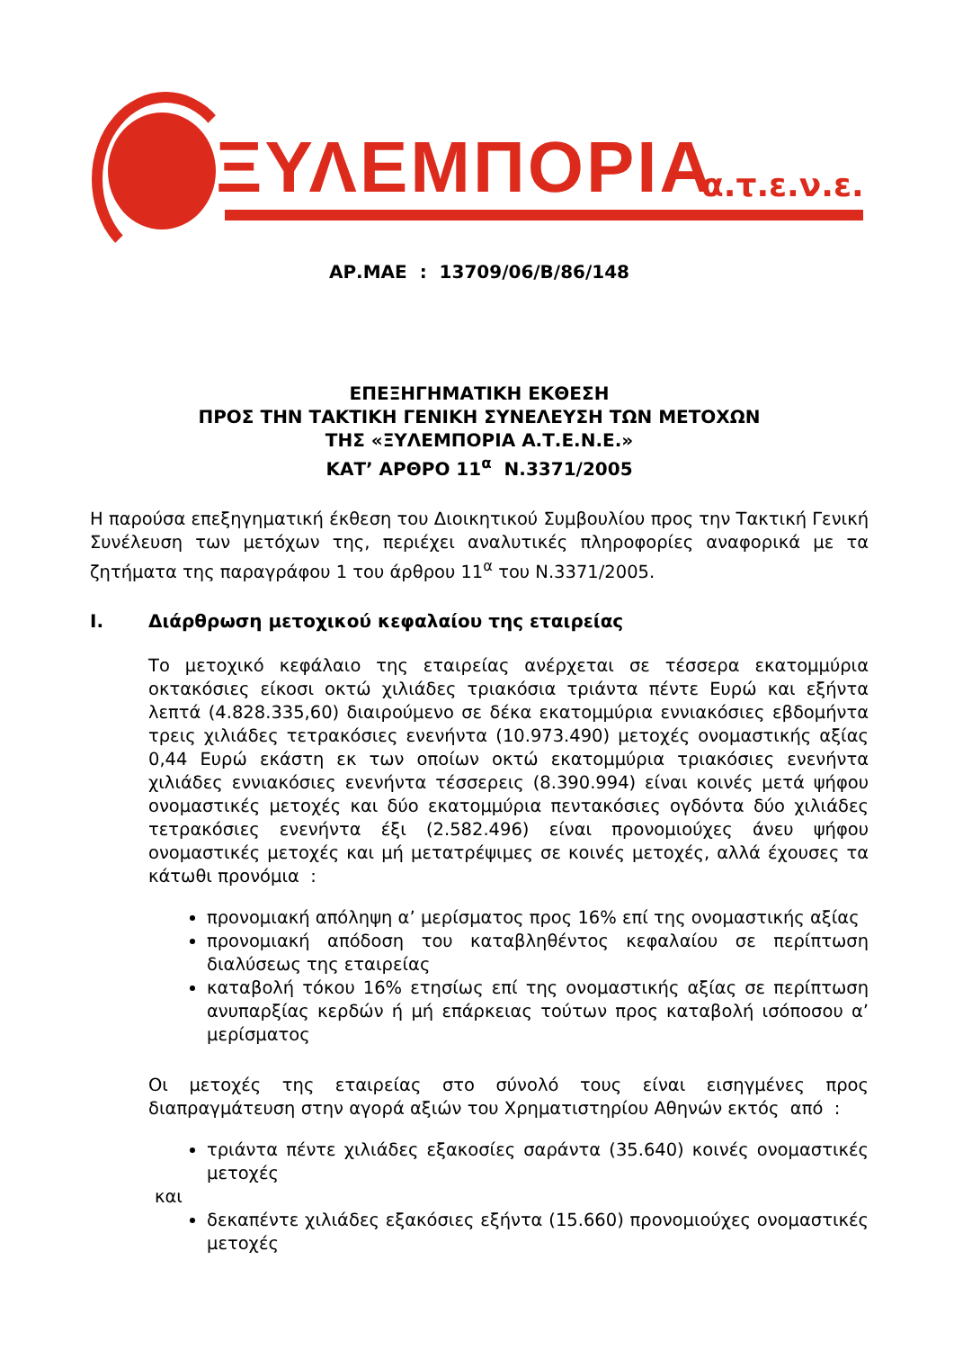ΞΥΛΕΜΠΟΡΙΑ α.τ.ε.ν.ε.
ΑΡ.ΜΑΕ : 13709/06/Β/86/148
ΕΠΕΞΗΓΗΜΑΤΙΚΗ ΕΚΘΕΣΗ
ΠΡΟΣ ΤΗΝ ΤΑΚΤΙΚΗ ΓΕΝΙΚΗ ΣΥΝΕΛΕΥΣΗ ΤΩΝ ΜΕΤΟΧΩΝ
ΤΗΣ «ΞΥΛΕΜΠΟΡΙΑ Α.Τ.Ε.Ν.Ε.»
ΚΑΤ’ ΑΡΘΡΟ 11<sup>α</sup> Ν.3371/2005
Η παρούσα επεξηγηματική έκθεση του Διοικητικού Συμβουλίου προς την Τακτική Γενική Συνέλευση των μετόχων της, περιέχει αναλυτικές πληροφορίες αναφορικά με τα ζητήματα της παραγράφου 1 του άρθρου 11<sup>α</sup> του Ν.3371/2005.
Ι. Διάρθρωση μετοχικού κεφαλαίου της εταιρείας
Το μετοχικό κεφάλαιο της εταιρείας ανέρχεται σε τέσσερα εκατομμύρια οκτακόσιες είκοσι οκτώ χιλιάδες τριακόσια τριάντα πέντε Ευρώ και εξήντα λεπτά (4.828.335,60) διαιρούμενο σε δέκα εκατομμύρια εννιακόσιες εβδομήντα τρεις χιλιάδες τετρακόσιες ενενήντα (10.973.490) μετοχές ονομαστικής αξίας 0,44 Ευρώ εκάστη εκ των οποίων οκτώ εκατομμύρια τριακόσιες ενενήντα χιλιάδες εννιακόσιες ενενήντα τέσσερεις (8.390.994) είναι κοινές μετά ψήφου ονομαστικές μετοχές και δύο εκατομμύρια πεντακόσιες ογδόντα δύο χιλιάδες τετρακόσιες ενενήντα έξι (2.582.496) είναι προνομιούχες άνευ ψήφου ονομαστικές μετοχές και μή μετατρέψιμες σε κοινές μετοχές, αλλά έχουσες τα κάτωθι προνόμια :
προνομιακή απόληψη α’ μερίσματος προς 16% επί της ονομαστικής αξίας
προνομιακή απόδοση του καταβληθέντος κεφαλαίου σε περίπτωση διαλύσεως της εταιρείας
καταβολή τόκου 16% ετησίως επί της ονομαστικής αξίας σε περίπτωση ανυπαρξίας κερδών ή μή επάρκειας τούτων προς καταβολή ισόποσου α’ μερίσματος
Οι μετοχές της εταιρείας στο σύνολό τους είναι εισηγμένες προς διαπραγμάτευση στην αγορά αξιών του Χρηματιστηρίου Αθηνών εκτός από :
τριάντα πέντε χιλιάδες εξακοσίες σαράντα (35.640) κοινές ονομαστικές μετοχές
και
δεκαπέντε χιλιάδες εξακόσιες εξήντα (15.660) προνομιούχες ονομαστικές μετοχές